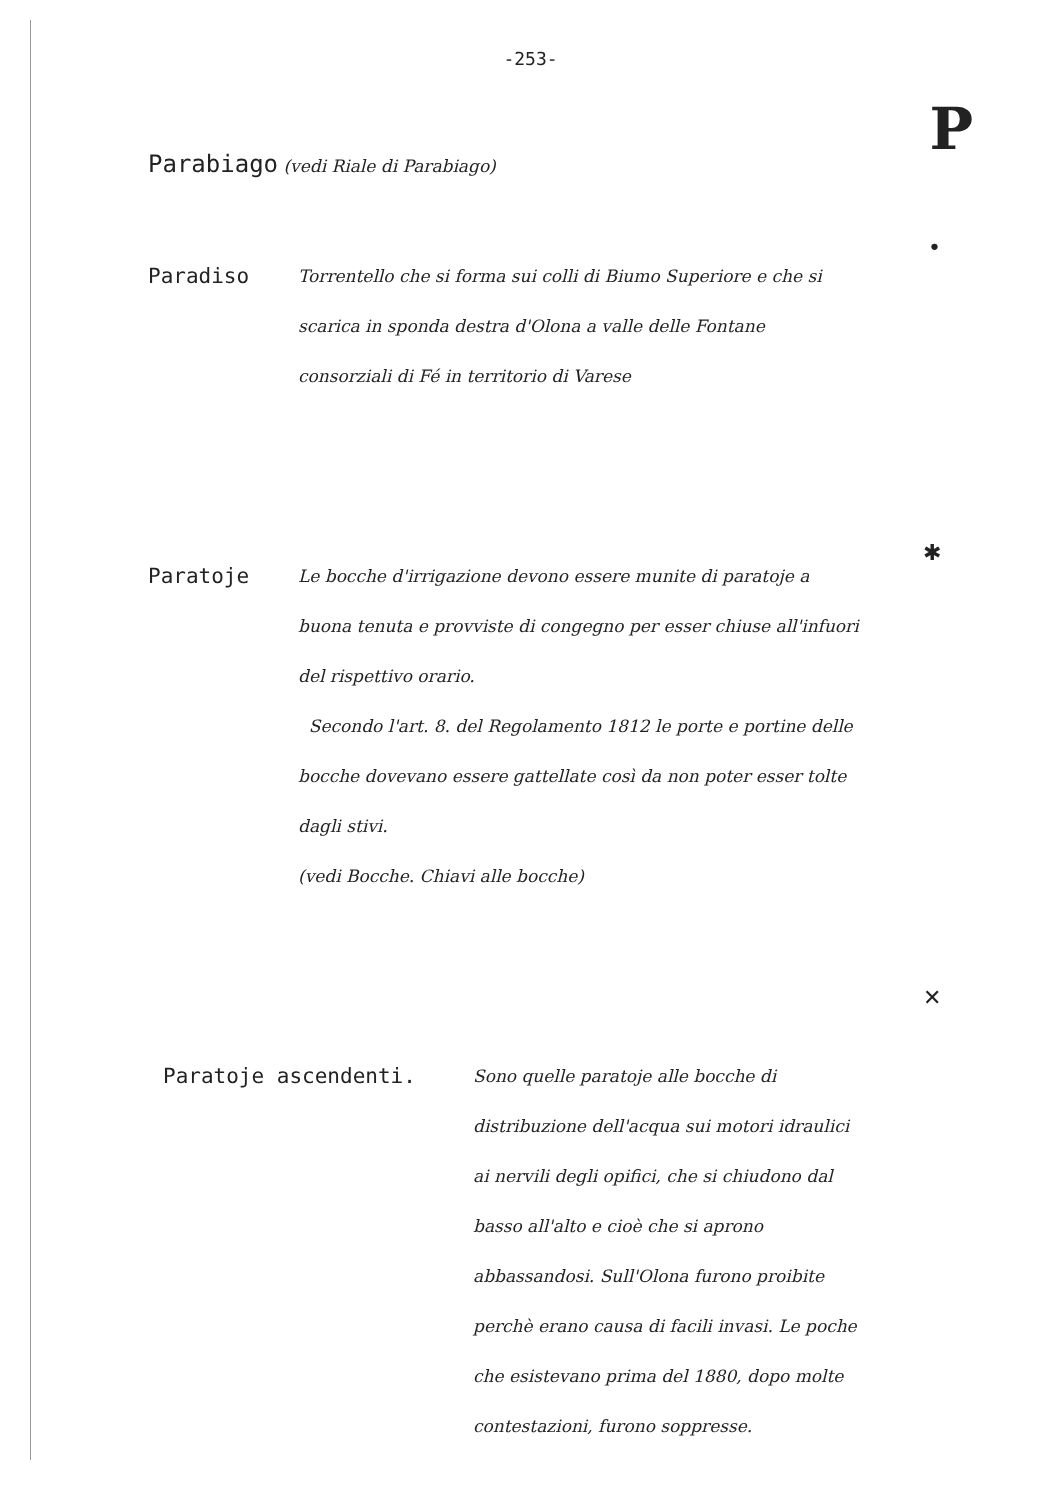-253-
P
Parabiago (vedi Riale di Parabiago)
Paradiso
Torrentello che si forma sui colli di Biumo Superiore e che si scarica in sponda destra d'Olona a valle delle Fontane consorziali di Fé in territorio di Varese
•
Paratoje
Le bocche d'irrigazione devono essere munite di paratoje a buona tenuta e provviste di congegno per esser chiuse all'infuori del rispettivo orario.
Secondo l'art. 8. del Regolamento 1812 le porte e portine delle bocche dovevano essere gattellate così da non poter esser tolte dagli stivi.
(vedi Bocche. Chiavi alle bocche)
✱
Paratoje ascendenti.
Sono quelle paratoje alle bocche di distribuzione dell'acqua sui motori idraulici ai nervili degli opifici, che si chiudono dal basso all'alto e cioè che si aprono abbassandosi. Sull'Olona furono proibite perchè erano causa di facili invasi. Le poche che esistevano prima del 1880, dopo molte contestazioni, furono soppresse.
✕